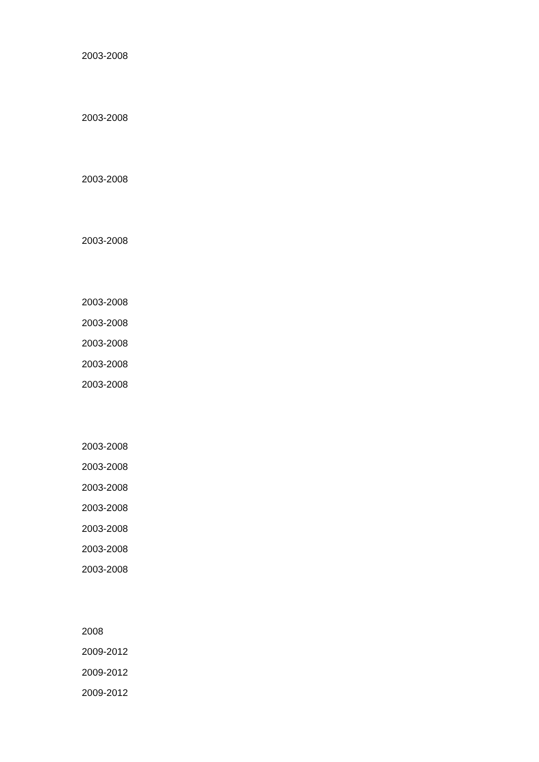2003-2008
2003-2008
2003-2008
2003-2008
2003-2008
2003-2008
2003-2008
2003-2008
2003-2008
2003-2008
2003-2008
2003-2008
2003-2008
2003-2008
2003-2008
2003-2008
2008
2009-2012
2009-2012
2009-2012